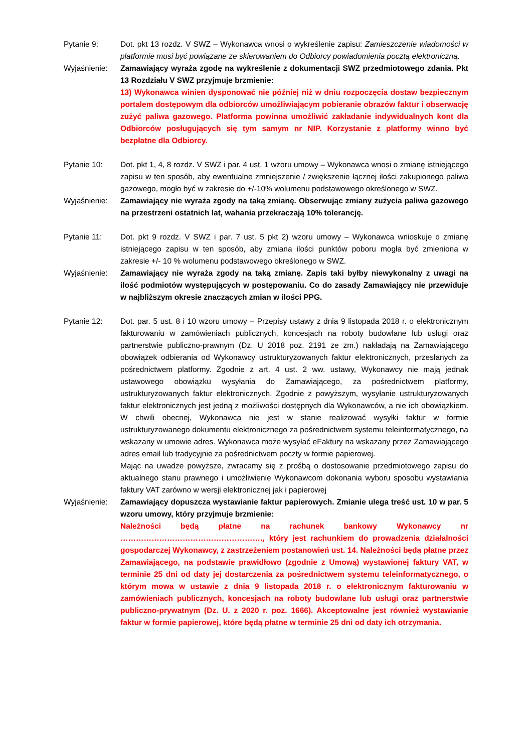Pytanie 9: Dot. pkt 13 rozdz. V SWZ – Wykonawca wnosi o wykreślenie zapisu: Zamieszczenie wiadomości w platformie musi być powiązane ze skierowaniem do Odbiorcy powiadomienia pocztą elektroniczną.
Wyjaśnienie: Zamawiający wyraża zgodę na wykreślenie z dokumentacji SWZ przedmiotowego zdania. Pkt 13 Rozdziału V SWZ przyjmuje brzmienie:
13) Wykonawca winien dysponować nie później niż w dniu rozpoczęcia dostaw bezpiecznym portalem dostępowym dla odbiorców umożliwiającym pobieranie obrazów faktur i obserwację zużyć paliwa gazowego. Platforma powinna umożliwić zakładanie indywidualnych kont dla Odbiorców posługujących się tym samym nr NIP. Korzystanie z platformy winno być bezpłatne dla Odbiorcy.
Pytanie 10: Dot. pkt 1, 4, 8 rozdz. V SWZ i par. 4 ust. 1 wzoru umowy – Wykonawca wnosi o zmianę istniejącego zapisu w ten sposób, aby ewentualne zmniejszenie / zwiększenie łącznej ilości zakupionego paliwa gazowego, mogło być w zakresie do +/-10% wolumenu podstawowego określonego w SWZ.
Wyjaśnienie: Zamawiający nie wyraża zgody na taką zmianę. Obserwując zmiany zużycia paliwa gazowego na przestrzeni ostatnich lat, wahania przekraczają 10% tolerancję.
Pytanie 11: Dot. pkt 9 rozdz. V SWZ i par. 7 ust. 5 pkt 2) wzoru umowy – Wykonawca wnioskuje o zmianę istniejącego zapisu w ten sposób, aby zmiana ilości punktów poboru mogła być zmieniona w zakresie +/- 10 % wolumenu podstawowego określonego w SWZ.
Wyjaśnienie: Zamawiający nie wyraża zgody na taką zmianę. Zapis taki byłby niewykonalny z uwagi na ilość podmiotów występujących w postępowaniu. Co do zasady Zamawiający nie przewiduje w najbliższym okresie znaczących zmian w ilości PPG.
Pytanie 12: Dot. par. 5 ust. 8 i 10 wzoru umowy – Przepisy ustawy z dnia 9 listopada 2018 r. o elektronicznym fakturowaniu w zamówieniach publicznych, koncesjach na roboty budowlane lub usługi oraz partnerstwie publiczno-prawnym (Dz. U 2018 poz. 2191 ze zm.) nakładają na Zamawiającego obowiązek odbierania od Wykonawcy ustrukturyzowanych faktur elektronicznych, przesłanych za pośrednictwem platformy. Zgodnie z art. 4 ust. 2 ww. ustawy, Wykonawcy nie mają jednak ustawowego obowiązku wysyłania do Zamawiającego, za pośrednictwem platformy, ustrukturyzowanych faktur elektronicznych. Zgodnie z powyższym, wysyłanie ustrukturyzowanych faktur elektronicznych jest jedną z możliwości dostępnych dla Wykonawców, a nie ich obowiązkiem. W chwili obecnej, Wykonawca nie jest w stanie realizować wysyłki faktur w formie ustrukturyzowanego dokumentu elektronicznego za pośrednictwem systemu teleinformatycznego, na wskazany w umowie adres. Wykonawca może wysyłać eFaktury na wskazany przez Zamawiającego adres email lub tradycyjnie za pośrednictwem poczty w formie papierowej.
Mając na uwadze powyższe, zwracamy się z prośbą o dostosowanie przedmiotowego zapisu do aktualnego stanu prawnego i umożliwienie Wykonawcom dokonania wyboru sposobu wystawiania faktury VAT zarówno w wersji elektronicznej jak i papierowej
Wyjaśnienie: Zamawiający dopuszcza wystawianie faktur papierowych. Zmianie ulega treść ust. 10 w par. 5 wzoru umowy, który przyjmuje brzmienie:
Należności będą płatne na rachunek bankowy Wykonawcy nr ………………………………………………., który jest rachunkiem do prowadzenia działalności gospodarczej Wykonawcy, z zastrzeżeniem postanowień ust. 14. Należności będą płatne przez Zamawiającego, na podstawie prawidłowo (zgodnie z Umową) wystawionej faktury VAT, w terminie 25 dni od daty jej dostarczenia za pośrednictwem systemu teleinformatycznego, o którym mowa w ustawie z dnia 9 listopada 2018 r. o elektronicznym fakturowaniu w zamówieniach publicznych, koncesjach na roboty budowlane lub usługi oraz partnerstwie publiczno-prywatnym (Dz. U. z 2020 r. poz. 1666). Akceptowalne jest również wystawianie faktur w formie papierowej, które będą płatne w terminie 25 dni od daty ich otrzymania.